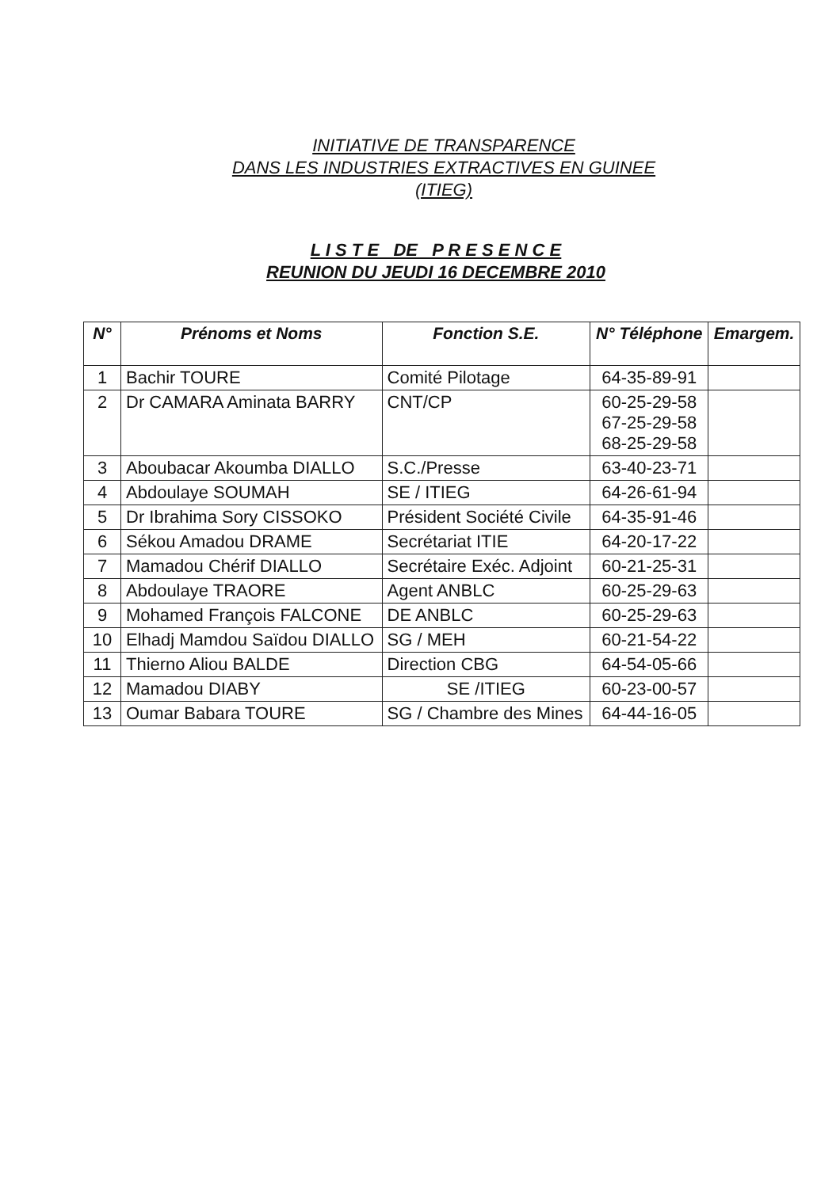INITIATIVE DE TRANSPARENCE
DANS LES INDUSTRIES EXTRACTIVES EN GUINEE
(ITIEG)
L I S T E DE P R E S E N C E
REUNION DU JEUDI 16 DECEMBRE 2010
| N° | Prénoms et Noms | Fonction S.E. | N° Téléphone | Emargem. |
| --- | --- | --- | --- | --- |
| 1 | Bachir TOURE | Comité Pilotage | 64-35-89-91 | |
| 2 | Dr CAMARA Aminata BARRY | CNT/CP | 60-25-29-58 67-25-29-58 68-25-29-58 | |
| 3 | Aboubacar Akoumba DIALLO | S.C./Presse | 63-40-23-71 | |
| 4 | Abdoulaye SOUMAH | SE / ITIEG | 64-26-61-94 | |
| 5 | Dr Ibrahima Sory CISSOKO | Président Société Civile | 64-35-91-46 | |
| 6 | Sékou Amadou DRAME | Secrétariat ITIE | 64-20-17-22 | |
| 7 | Mamadou Chérif DIALLO | Secrétaire Exéc. Adjoint | 60-21-25-31 | |
| 8 | Abdoulaye TRAORE | Agent ANBLC | 60-25-29-63 | |
| 9 | Mohamed François FALCONE | DE ANBLC | 60-25-29-63 | |
| 10 | Elhadj Mamdou Saïdou DIALLO | SG / MEH | 60-21-54-22 | |
| 11 | Thierno Aliou BALDE | Direction CBG | 64-54-05-66 | |
| 12 | Mamadou DIABY | SE /ITIEG | 60-23-00-57 | |
| 13 | Oumar Babara TOURE | SG / Chambre des Mines | 64-44-16-05 | |